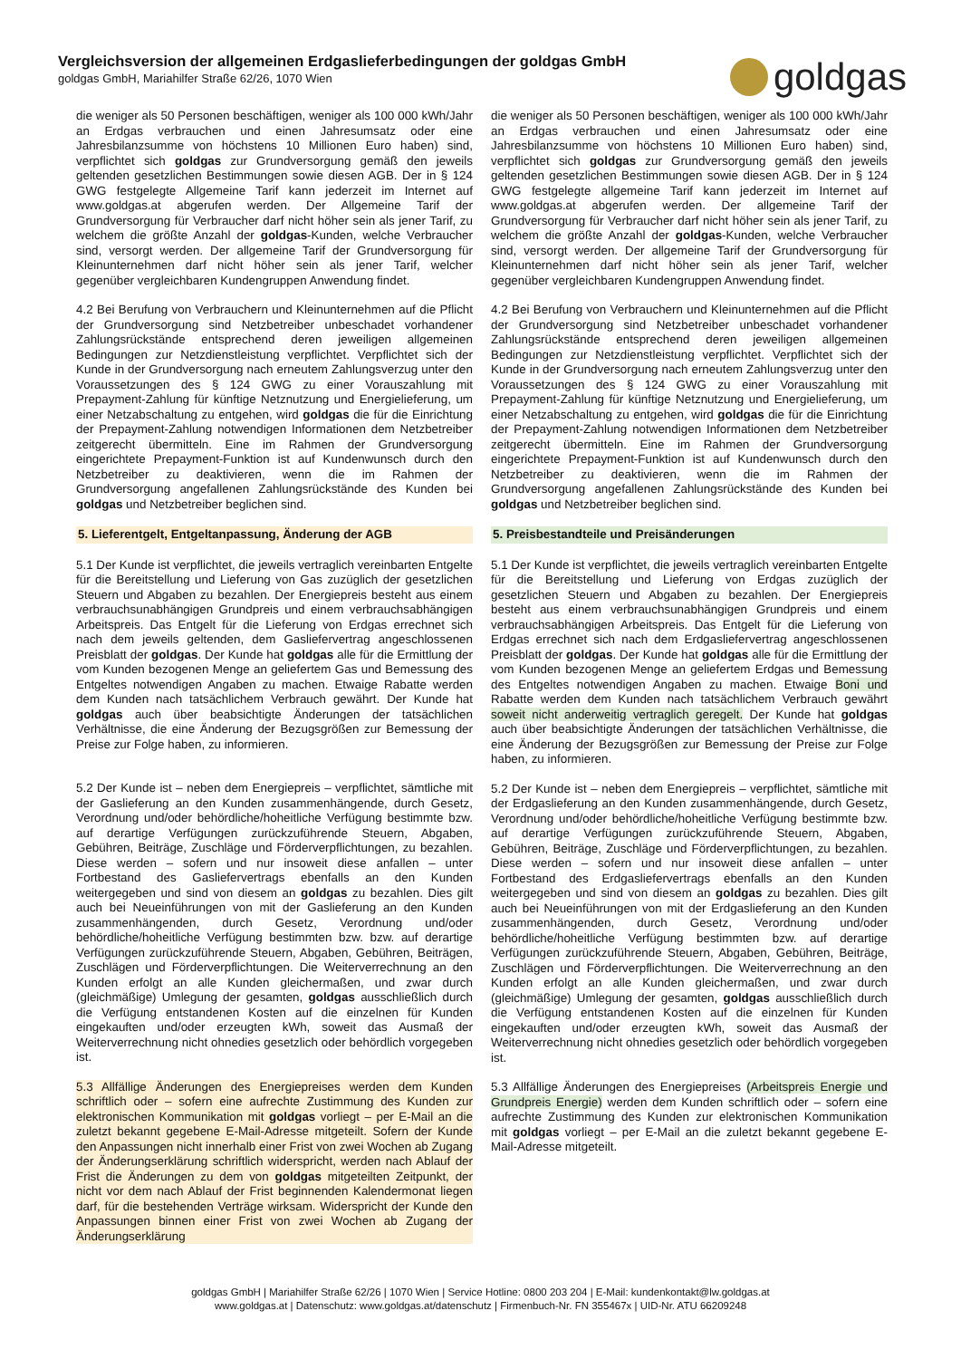Vergleichsversion der allgemeinen Erdgaslieferbedingungen der goldgas GmbH
goldgas GmbH, Mariahilfer Straße 62/26, 1070 Wien
goldgas
die weniger als 50 Personen beschäftigen, weniger als 100 000 kWh/Jahr an Erdgas verbrauchen und einen Jahresumsatz oder eine Jahresbilanzsumme von höchstens 10 Millionen Euro haben) sind, verpflichtet sich goldgas zur Grundversorgung gemäß den jeweils geltenden gesetzlichen Bestimmungen sowie diesen AGB. Der in § 124 GWG festgelegte Allgemeine Tarif kann jederzeit im Internet auf www.goldgas.at abgerufen werden. Der Allgemeine Tarif der Grundversorgung für Verbraucher darf nicht höher sein als jener Tarif, zu welchem die größte Anzahl der goldgas-Kunden, welche Verbraucher sind, versorgt werden. Der allgemeine Tarif der Grundversorgung für Kleinunternehmen darf nicht höher sein als jener Tarif, welcher gegenüber vergleichbaren Kundengruppen Anwendung findet.
4.2 Bei Berufung von Verbrauchern und Kleinunternehmen auf die Pflicht der Grundversorgung sind Netzbetreiber unbeschadet vorhandener Zahlungsrückstände entsprechend deren jeweiligen allgemeinen Bedingungen zur Netzdienstleistung verpflichtet. Verpflichtet sich der Kunde in der Grundversorgung nach erneutem Zahlungsverzug unter den Voraussetzungen des § 124 GWG zu einer Vorauszahlung mit Prepayment-Zahlung für künftige Netznutzung und Energielieferung, um einer Netzabschaltung zu entgehen, wird goldgas die für die Einrichtung der Prepayment-Zahlung notwendigen Informationen dem Netzbetreiber zeitgerecht übermitteln. Eine im Rahmen der Grundversorgung eingerichtete Prepayment-Funktion ist auf Kundenwunsch durch den Netzbetreiber zu deaktivieren, wenn die im Rahmen der Grundversorgung angefallenen Zahlungsrückstände des Kunden bei goldgas und Netzbetreiber beglichen sind.
5. Lieferentgelt, Entgeltanpassung, Änderung der AGB
5.1 Der Kunde ist verpflichtet, die jeweils vertraglich vereinbarten Entgelte für die Bereitstellung und Lieferung von Gas zuzüglich der gesetzlichen Steuern und Abgaben zu bezahlen. Der Energiepreis besteht aus einem verbrauchsunabhängigen Grundpreis und einem verbrauchsabhängigen Arbeitspreis. Das Entgelt für die Lieferung von Erdgas errechnet sich nach dem jeweils geltenden, dem Gasliefervertrag angeschlossenen Preisblatt der goldgas. Der Kunde hat goldgas alle für die Ermittlung der vom Kunden bezogenen Menge an geliefertem Gas und Bemessung des Entgeltes notwendigen Angaben zu machen. Etwaige Rabatte werden dem Kunden nach tatsächlichem Verbrauch gewährt. Der Kunde hat goldgas auch über beabsichtigte Änderungen der tatsächlichen Verhältnisse, die eine Änderung der Bezugsgrößen zur Bemessung der Preise zur Folge haben, zu informieren.
5.2 Der Kunde ist – neben dem Energiepreis – verpflichtet, sämtliche mit der Gaslieferung an den Kunden zusammenhängende, durch Gesetz, Verordnung und/oder behördliche/hoheitliche Verfügung bestimmte bzw. auf derartige Verfügungen zurückzuführende Steuern, Abgaben, Gebühren, Beiträge, Zuschläge und Förderverpflichtungen, zu bezahlen. Diese werden – sofern und nur insoweit diese anfallen – unter Fortbestand des Gasliefervertrags ebenfalls an den Kunden weitergegeben und sind von diesem an goldgas zu bezahlen. Dies gilt auch bei Neueinführungen von mit der Gaslieferung an den Kunden zusammenhängenden, durch Gesetz, Verordnung und/oder behördliche/hoheitliche Verfügung bestimmten bzw. bzw. auf derartige Verfügungen zurückzuführende Steuern, Abgaben, Gebühren, Beiträgen, Zuschlägen und Förderverpflichtungen. Die Weiterverrechnung an den Kunden erfolgt an alle Kunden gleichermaßen, und zwar durch (gleichmäßige) Umlegung der gesamten, goldgas ausschließlich durch die Verfügung entstandenen Kosten auf die einzelnen für Kunden eingekauften und/oder erzeugten kWh, soweit das Ausmaß der Weiterverrechnung nicht ohnedies gesetzlich oder behördlich vorgegeben ist.
5.3 Allfällige Änderungen des Energiepreises werden dem Kunden schriftlich oder – sofern eine aufrechte Zustimmung des Kunden zur elektronischen Kommunikation mit goldgas vorliegt – per E-Mail an die zuletzt bekannt gegebene E-Mail-Adresse mitgeteilt. Sofern der Kunde den Anpassungen nicht innerhalb einer Frist von zwei Wochen ab Zugang der Änderungserklärung schriftlich widerspricht, werden nach Ablauf der Frist die Änderungen zu dem von goldgas mitgeteilten Zeitpunkt, der nicht vor dem nach Ablauf der Frist beginnenden Kalendermonat liegen darf, für die bestehenden Verträge wirksam. Widerspricht der Kunde den Anpassungen binnen einer Frist von zwei Wochen ab Zugang der Änderungserklärung
die weniger als 50 Personen beschäftigen, weniger als 100 000 kWh/Jahr an Erdgas verbrauchen und einen Jahresumsatz oder eine Jahresbilanzsumme von höchstens 10 Millionen Euro haben) sind, verpflichtet sich goldgas zur Grundversorgung gemäß den jeweils geltenden gesetzlichen Bestimmungen sowie diesen AGB. Der in § 124 GWG festgelegte allgemeine Tarif kann jederzeit im Internet auf www.goldgas.at abgerufen werden. Der allgemeine Tarif der Grundversorgung für Verbraucher darf nicht höher sein als jener Tarif, zu welchem die größte Anzahl der goldgas-Kunden, welche Verbraucher sind, versorgt werden. Der allgemeine Tarif der Grundversorgung für Kleinunternehmen darf nicht höher sein als jener Tarif, welcher gegenüber vergleichbaren Kundengruppen Anwendung findet.
4.2 Bei Berufung von Verbrauchern und Kleinunternehmen auf die Pflicht der Grundversorgung sind Netzbetreiber unbeschadet vorhandener Zahlungsrückstände entsprechend deren jeweiligen allgemeinen Bedingungen zur Netzdienstleistung verpflichtet. Verpflichtet sich der Kunde in der Grundversorgung nach erneutem Zahlungsverzug unter den Voraussetzungen des § 124 GWG zu einer Vorauszahlung mit Prepayment-Zahlung für künftige Netznutzung und Energielieferung, um einer Netzabschaltung zu entgehen, wird goldgas die für die Einrichtung der Prepayment-Zahlung notwendigen Informationen dem Netzbetreiber zeitgerecht übermitteln. Eine im Rahmen der Grundversorgung eingerichtete Prepayment-Funktion ist auf Kundenwunsch durch den Netzbetreiber zu deaktivieren, wenn die im Rahmen der Grundversorgung angefallenen Zahlungsrückstände des Kunden bei goldgas und Netzbetreiber beglichen sind.
5. Preisbestandteile und Preisänderungen
5.1 Der Kunde ist verpflichtet, die jeweils vertraglich vereinbarten Entgelte für die Bereitstellung und Lieferung von Erdgas zuzüglich der gesetzlichen Steuern und Abgaben zu bezahlen. Der Energiepreis besteht aus einem verbrauchsunabhängigen Grundpreis und einem verbrauchsabhängigen Arbeitspreis. Das Entgelt für die Lieferung von Erdgas errechnet sich nach dem Erdgasliefervertrag angeschlossenen Preisblatt der goldgas. Der Kunde hat goldgas alle für die Ermittlung der vom Kunden bezogenen Menge an geliefertem Erdgas und Bemessung des Entgeltes notwendigen Angaben zu machen. Etwaige Boni und Rabatte werden dem Kunden nach tatsächlichem Verbrauch gewährt soweit nicht anderweitig vertraglich geregelt. Der Kunde hat goldgas auch über beabsichtigte Änderungen der tatsächlichen Verhältnisse, die eine Änderung der Bezugsgrößen zur Bemessung der Preise zur Folge haben, zu informieren.
5.2 Der Kunde ist – neben dem Energiepreis – verpflichtet, sämtliche mit der Erdgaslieferung an den Kunden zusammenhängende, durch Gesetz, Verordnung und/oder behördliche/hoheitliche Verfügung bestimmte bzw. auf derartige Verfügungen zurückzuführende Steuern, Abgaben, Gebühren, Beiträge, Zuschläge und Förderverpflichtungen, zu bezahlen. Diese werden – sofern und nur insoweit diese anfallen – unter Fortbestand des Erdgasliefervertrags ebenfalls an den Kunden weitergegeben und sind von diesem an goldgas zu bezahlen. Dies gilt auch bei Neueinführungen von mit der Erdgaslieferung an den Kunden zusammenhängenden, durch Gesetz, Verordnung und/oder behördliche/hoheitliche Verfügung bestimmten bzw. auf derartige Verfügungen zurückzuführende Steuern, Abgaben, Gebühren, Beiträge, Zuschlägen und Förderverpflichtungen. Die Weiterverrechnung an den Kunden erfolgt an alle Kunden gleichermaßen, und zwar durch (gleichmäßige) Umlegung der gesamten, goldgas ausschließlich durch die Verfügung entstandenen Kosten auf die einzelnen für Kunden eingekauften und/oder erzeugten kWh, soweit das Ausmaß der Weiterverrechnung nicht ohnedies gesetzlich oder behördlich vorgegeben ist.
5.3 Allfällige Änderungen des Energiepreises (Arbeitspreis Energie und Grundpreis Energie) werden dem Kunden schriftlich oder – sofern eine aufrechte Zustimmung des Kunden zur elektronischen Kommunikation mit goldgas vorliegt – per E-Mail an die zuletzt bekannt gegebene E-Mail-Adresse mitgeteilt.
goldgas GmbH | Mariahilfer Straße 62/26 | 1070 Wien | Service Hotline: 0800 203 204 | E-Mail: kundenkontakt@lw.goldgas.at
www.goldgas.at | Datenschutz: www.goldgas.at/datenschutz | Firmenbuch-Nr. FN 355467x | UID-Nr. ATU 66209248